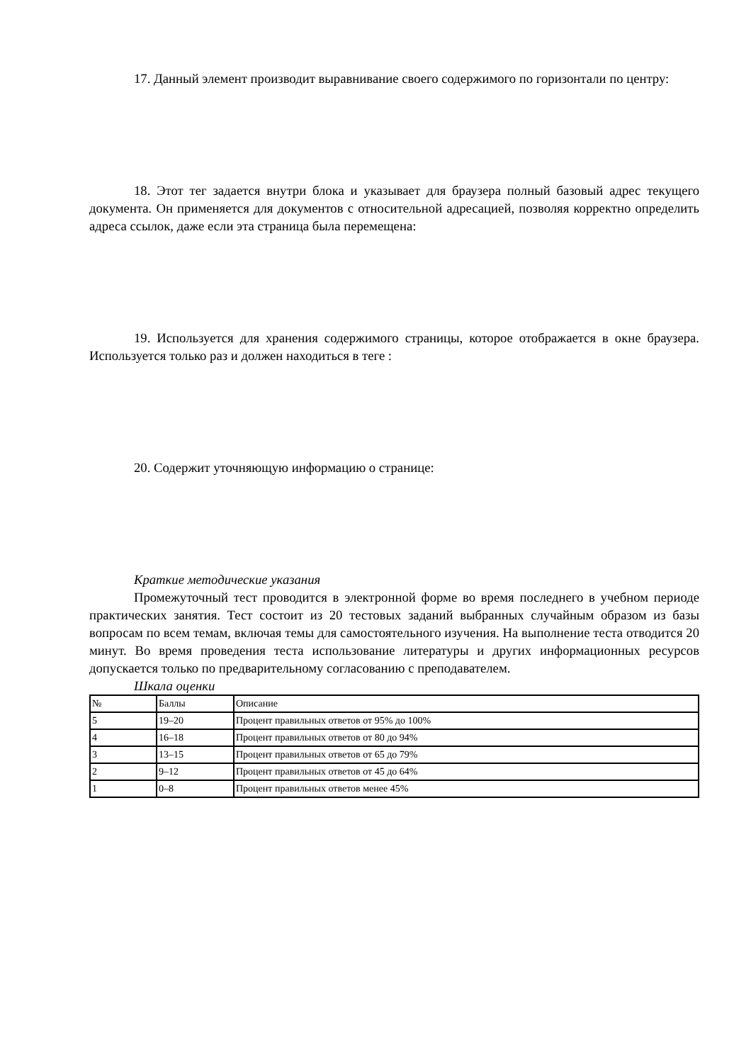17. Данный элемент производит выравнивание своего содержимого по горизонтали по центру:
18. Этот тег задается внутри блока и указывает для браузера полный базовый адрес текущего документа. Он применяется для документов с относительной адресацией, позволяя корректно определить адреса ссылок, даже если эта страница была перемещена:
19. Используется для хранения содержимого страницы, которое отображается в окне браузера. Используется только раз и должен находиться в теге :
20. Содержит уточняющую информацию о странице:
Краткие методические указания
Промежуточный тест проводится в электронной форме во время последнего в учебном периоде практических занятия. Тест состоит из 20 тестовых заданий выбранных случайным образом из базы вопросам по всем темам, включая темы для самостоятельного изучения. На выполнение теста отводится 20 минут. Во время проведения теста использование литературы и других информационных ресурсов допускается только по предварительному согласованию с преподавателем.
Шкала оценки
| № | Баллы | Описание |
| 5 | 19–20 | Процент правильных ответов от 95% до 100% |
| 4 | 16–18 | Процент правильных ответов от 80 до 94% |
| 3 | 13–15 | Процент правильных ответов от 65 до 79% |
| 2 | 9–12 | Процент правильных ответов от 45 до 64% |
| 1 | 0–8 | Процент правильных ответов менее 45% |